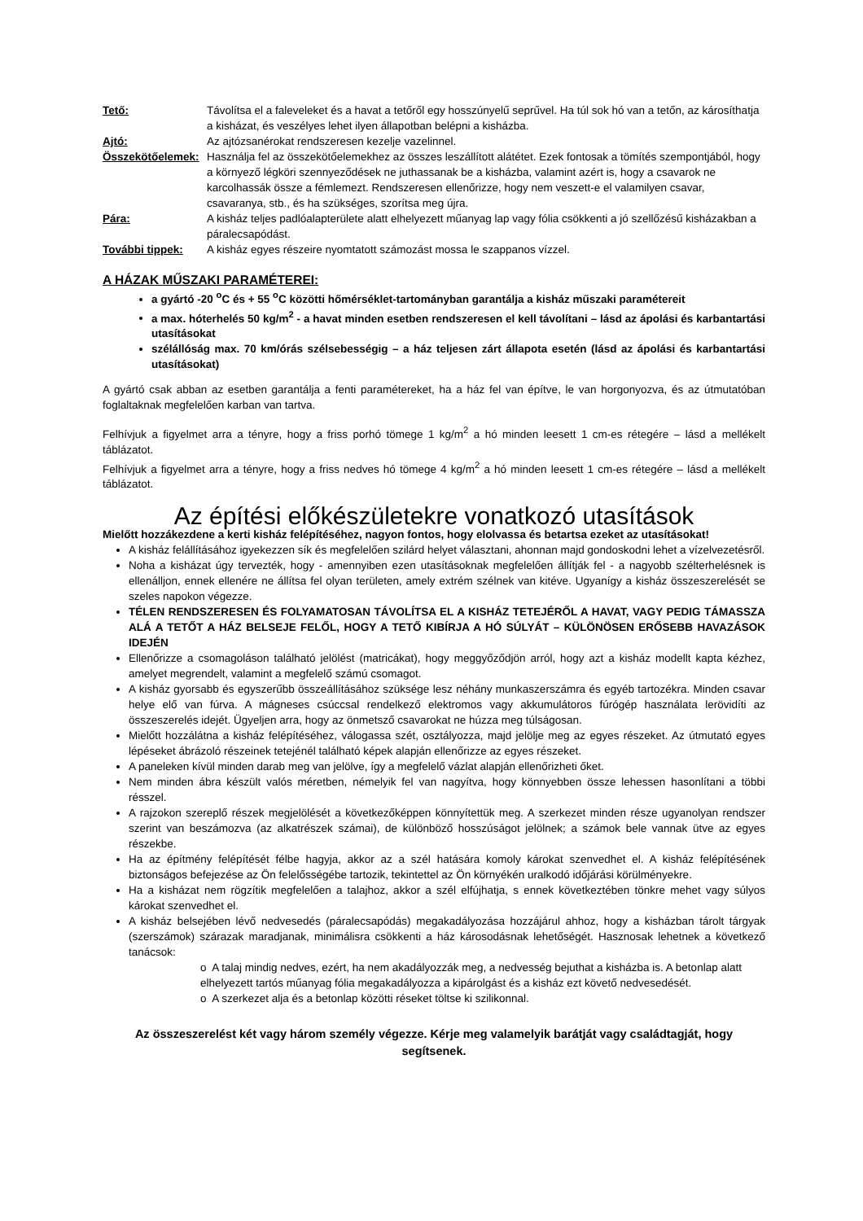Tető: Távolítsa el a faleveleket és a havat a tetőről egy hosszúnyelű seprűvel. Ha túl sok hó van a tetőn, az károsíthatja a kisházat, és veszélyes lehet ilyen állapotban belépni a kisházba.
Ajtó: Az ajtózsanérokat rendszeresen kezelje vazelinnel.
Összekötőelemek: Használja fel az összekötőelemekhez az összes leszállított alátétet. Ezek fontosak a tömítés szempontjából, hogy a környező légköri szennyeződések ne juthassanak be a kisházba, valamint azért is, hogy a csavarok ne karcolhassák össze a fémlemezt. Rendszeresen ellenőrizze, hogy nem veszett-e el valamilyen csavar, csavaranya, stb., és ha szükséges, szorítsa meg újra.
Pára: A kisház teljes padlóalapterülete alatt elhelyezett műanyag lap vagy fólia csökkenti a jó szellőzésű kisházakban a páralecsapódást.
További tippek: A kisház egyes részeire nyomtatott számozást mossa le szappanos vízzel.
A HÁZAK MŰSZAKI PARAMÉTEREI:
a gyártó -20 <sup>o</sup>C és + 55 <sup>o</sup>C közötti hőmérséklet-tartományban garantálja a kisház műszaki paramétereit
a max. hóterhelés 50 kg/m<sup>2</sup> - a havat minden esetben rendszeresen el kell távolítani – lásd az ápolási és karbantartási utasításokat
szélállóság max. 70 km/órás szélsebességig – a ház teljesen zárt állapota esetén (lásd az ápolási és karbantartási utasításokat)
A gyártó csak abban az esetben garantálja a fenti paramétereket, ha a ház fel van építve, le van horgonyozva, és az útmutatóban foglaltaknak megfelelően karban van tartva.
Felhívjuk a figyelmet arra a tényre, hogy a friss porhó tömege 1 kg/m<sup>2</sup> a hó minden leesett 1 cm-es rétegére – lásd a mellékelt táblázatot.
Felhívjuk a figyelmet arra a tényre, hogy a friss nedves hó tömege 4 kg/m<sup>2</sup> a hó minden leesett 1 cm-es rétegére – lásd a mellékelt táblázatot.
Az építési előkészületekre vonatkozó utasítások
Mielőtt hozzákezdene a kerti kisház felépítéséhez, nagyon fontos, hogy elolvassa és betartsa ezeket az utasításokat!
A kisház felállításához igyekezzen sík és megfelelően szilárd helyet választani, ahonnan majd gondoskodni lehet a vízelvezetésről.
Noha a kisházat úgy tervezték, hogy - amennyiben ezen utasításoknak megfelelően állítják fel - a nagyobb szélterhelésnek is ellenálljon, ennek ellenére ne állítsa fel olyan területen, amely extrém szélnek van kitéve. Ugyanígy a kisház összeszerelését se szeles napokon végezze.
TÉLEN RENDSZERESEN ÉS FOLYAMATOSAN TÁVOLÍTSA EL A KISHÁZ TETEJÉRŐL A HAVAT, VAGY PEDIG TÁMASSZA ALÁ A TETŐT A HÁZ BELSEJE FELŐL, HOGY A TETŐ KIBÍRJA A HÓ SÚLYÁT – KÜLÖNÖSEN ERŐSEBB HAVAZÁSOK IDEJÉN
Ellenőrizze a csomagoláson található jelölést (matricákat), hogy meggyőződjön arról, hogy azt a kisház modellt kapta kézhez, amelyet megrendelt, valamint a megfelelő számú csomagot.
A kisház gyorsabb és egyszerűbb összeállításához szüksége lesz néhány munkaszerszámra és egyéb tartozékra. Minden csavar helye elő van fúrva. A mágneses csúccsal rendelkező elektromos vagy akkumulátoros fúrógép használata lerövidíti az összeszerelés idejét. Ügyeljen arra, hogy az önmetsző csavarokat ne húzza meg túlságosan.
Mielőtt hozzálátna a kisház felépítéséhez, válogassa szét, osztályozza, majd jelölje meg az egyes részeket. Az útmutató egyes lépéseket ábrázoló részeinek tetejénél található képek alapján ellenőrizze az egyes részeket.
A paneleken kívül minden darab meg van jelölve, így a megfelelő vázlat alapján ellenőrizheti őket.
Nem minden ábra készült valós méretben, némelyik fel van nagyítva, hogy könnyebben össze lehessen hasonlítani a többi résszel.
A rajzokon szereplő részek megjelölését a következőképpen könnyítettük meg. A szerkezet minden része ugyanolyan rendszer szerint van beszámozva (az alkatrészek számai), de különböző hosszúságot jelölnek; a számok bele vannak ütve az egyes részekbe.
Ha az építmény felépítését félbe hagyja, akkor az a szél hatására komoly károkat szenvedhet el. A kisház felépítésének biztonságos befejezése az Ön felelősségébe tartozik, tekintettel az Ön környékén uralkodó időjárási körülményekre.
Ha a kisházat nem rögzítik megfelelően a talajhoz, akkor a szél elfújhatja, s ennek következtében tönkre mehet vagy súlyos károkat szenvedhet el.
A kisház belsejében lévő nedvesedés (páralecsapódás) megakadályozása hozzájárul ahhoz, hogy a kisházban tárolt tárgyak (szerszámok) szárazak maradjanak, minimálisra csökkenti a ház károsodásnak lehetőségét. Hasznosak lehetnek a következő tanácsok:
o A talaj mindig nedves, ezért, ha nem akadályozzák meg, a nedvesség bejuthat a kisházba is. A betonlap alatt elhelyezett tartós műanyag fólia megakadályozza a kipárolgást és a kisház ezt követő nedvesedését.
o A szerkezet alja és a betonlap közötti réseket töltse ki szilikonnal.
Az összeszerelést két vagy három személy végezze. Kérje meg valamelyik barátját vagy családtagját, hogy segítsenek.